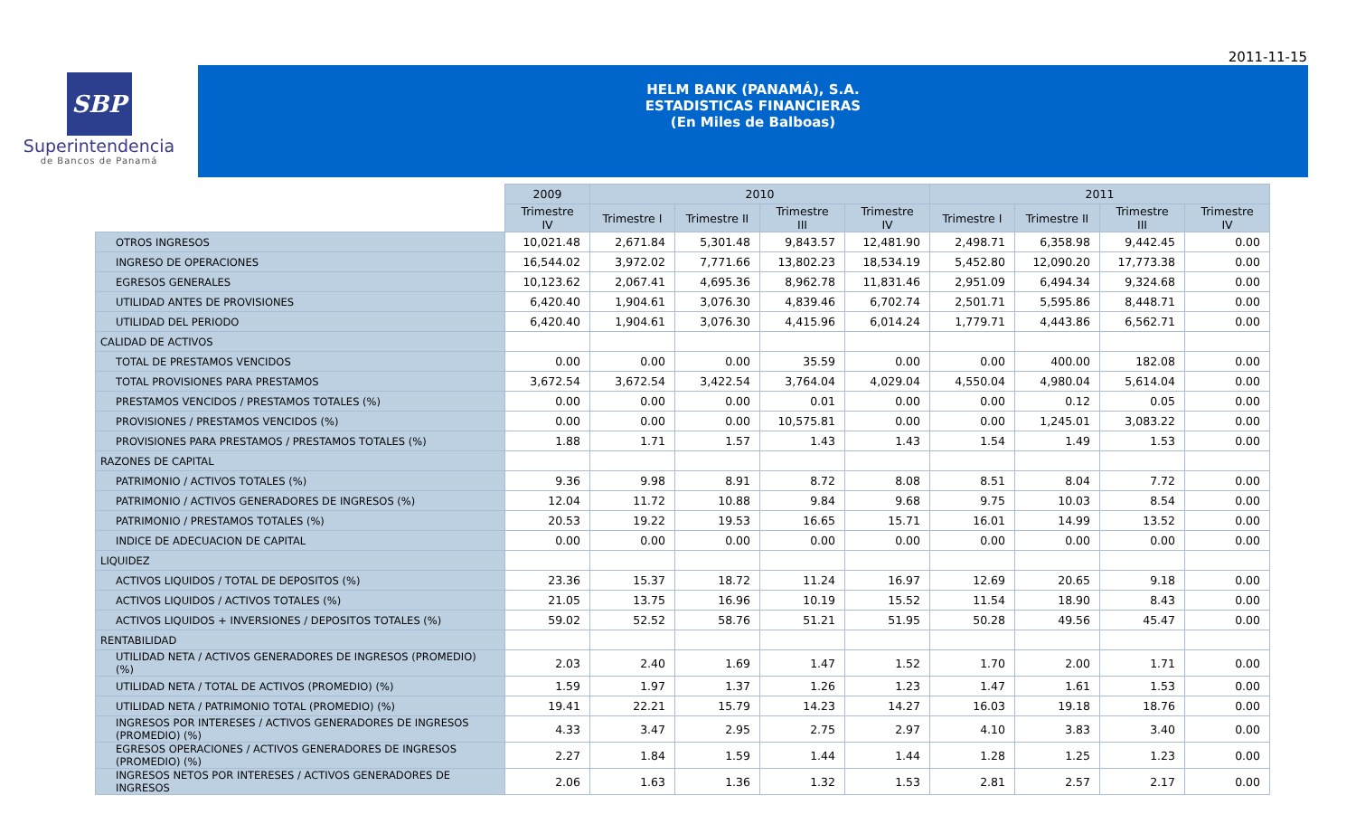2011-11-15
SBP
Superintendencia
de Bancos de Panamá
HELM BANK (PANAMÁ), S.A.
ESTADISTICAS FINANCIERAS
(En Miles de Balboas)
| | 2009 | 2010 | | | | 2011 | | | |
| --- | --- | --- | --- | --- | --- | --- | --- | --- | --- |
| | Trimestre IV | Trimestre I | Trimestre II | Trimestre III | Trimestre IV | Trimestre I | Trimestre II | Trimestre III | Trimestre IV |
| OTROS INGRESOS | 10,021.48 | 2,671.84 | 5,301.48 | 9,843.57 | 12,481.90 | 2,498.71 | 6,358.98 | 9,442.45 | 0.00 |
| INGRESO DE OPERACIONES | 16,544.02 | 3,972.02 | 7,771.66 | 13,802.23 | 18,534.19 | 5,452.80 | 12,090.20 | 17,773.38 | 0.00 |
| EGRESOS GENERALES | 10,123.62 | 2,067.41 | 4,695.36 | 8,962.78 | 11,831.46 | 2,951.09 | 6,494.34 | 9,324.68 | 0.00 |
| UTILIDAD ANTES DE PROVISIONES | 6,420.40 | 1,904.61 | 3,076.30 | 4,839.46 | 6,702.74 | 2,501.71 | 5,595.86 | 8,448.71 | 0.00 |
| UTILIDAD DEL PERIODO | 6,420.40 | 1,904.61 | 3,076.30 | 4,415.96 | 6,014.24 | 1,779.71 | 4,443.86 | 6,562.71 | 0.00 |
| CALIDAD DE ACTIVOS | | | | | | | | | |
| TOTAL DE PRESTAMOS VENCIDOS | 0.00 | 0.00 | 0.00 | 35.59 | 0.00 | 0.00 | 400.00 | 182.08 | 0.00 |
| TOTAL PROVISIONES PARA PRESTAMOS | 3,672.54 | 3,672.54 | 3,422.54 | 3,764.04 | 4,029.04 | 4,550.04 | 4,980.04 | 5,614.04 | 0.00 |
| PRESTAMOS VENCIDOS / PRESTAMOS TOTALES (%) | 0.00 | 0.00 | 0.00 | 0.01 | 0.00 | 0.00 | 0.12 | 0.05 | 0.00 |
| PROVISIONES / PRESTAMOS VENCIDOS (%) | 0.00 | 0.00 | 0.00 | 10,575.81 | 0.00 | 0.00 | 1,245.01 | 3,083.22 | 0.00 |
| PROVISIONES PARA PRESTAMOS / PRESTAMOS TOTALES (%) | 1.88 | 1.71 | 1.57 | 1.43 | 1.43 | 1.54 | 1.49 | 1.53 | 0.00 |
| RAZONES DE CAPITAL | | | | | | | | | |
| PATRIMONIO / ACTIVOS TOTALES (%) | 9.36 | 9.98 | 8.91 | 8.72 | 8.08 | 8.51 | 8.04 | 7.72 | 0.00 |
| PATRIMONIO / ACTIVOS GENERADORES DE INGRESOS (%) | 12.04 | 11.72 | 10.88 | 9.84 | 9.68 | 9.75 | 10.03 | 8.54 | 0.00 |
| PATRIMONIO / PRESTAMOS TOTALES (%) | 20.53 | 19.22 | 19.53 | 16.65 | 15.71 | 16.01 | 14.99 | 13.52 | 0.00 |
| INDICE DE ADECUACION DE CAPITAL | 0.00 | 0.00 | 0.00 | 0.00 | 0.00 | 0.00 | 0.00 | 0.00 | 0.00 |
| LIQUIDEZ | | | | | | | | | |
| ACTIVOS LIQUIDOS / TOTAL DE DEPOSITOS (%) | 23.36 | 15.37 | 18.72 | 11.24 | 16.97 | 12.69 | 20.65 | 9.18 | 0.00 |
| ACTIVOS LIQUIDOS / ACTIVOS TOTALES (%) | 21.05 | 13.75 | 16.96 | 10.19 | 15.52 | 11.54 | 18.90 | 8.43 | 0.00 |
| ACTIVOS LIQUIDOS + INVERSIONES / DEPOSITOS TOTALES (%) | 59.02 | 52.52 | 58.76 | 51.21 | 51.95 | 50.28 | 49.56 | 45.47 | 0.00 |
| RENTABILIDAD | | | | | | | | | |
| UTILIDAD NETA / ACTIVOS GENERADORES DE INGRESOS (PROMEDIO) (%) | 2.03 | 2.40 | 1.69 | 1.47 | 1.52 | 1.70 | 2.00 | 1.71 | 0.00 |
| UTILIDAD NETA / TOTAL DE ACTIVOS (PROMEDIO) (%) | 1.59 | 1.97 | 1.37 | 1.26 | 1.23 | 1.47 | 1.61 | 1.53 | 0.00 |
| UTILIDAD NETA / PATRIMONIO TOTAL (PROMEDIO) (%) | 19.41 | 22.21 | 15.79 | 14.23 | 14.27 | 16.03 | 19.18 | 18.76 | 0.00 |
| INGRESOS POR INTERESES / ACTIVOS GENERADORES DE INGRESOS (PROMEDIO) (%) | 4.33 | 3.47 | 2.95 | 2.75 | 2.97 | 4.10 | 3.83 | 3.40 | 0.00 |
| EGRESOS OPERACIONES / ACTIVOS GENERADORES DE INGRESOS (PROMEDIO) (%) | 2.27 | 1.84 | 1.59 | 1.44 | 1.44 | 1.28 | 1.25 | 1.23 | 0.00 |
| INGRESOS NETOS POR INTERESES / ACTIVOS GENERADORES DE INGRESOS | 2.06 | 1.63 | 1.36 | 1.32 | 1.53 | 2.81 | 2.57 | 2.17 | 0.00 |